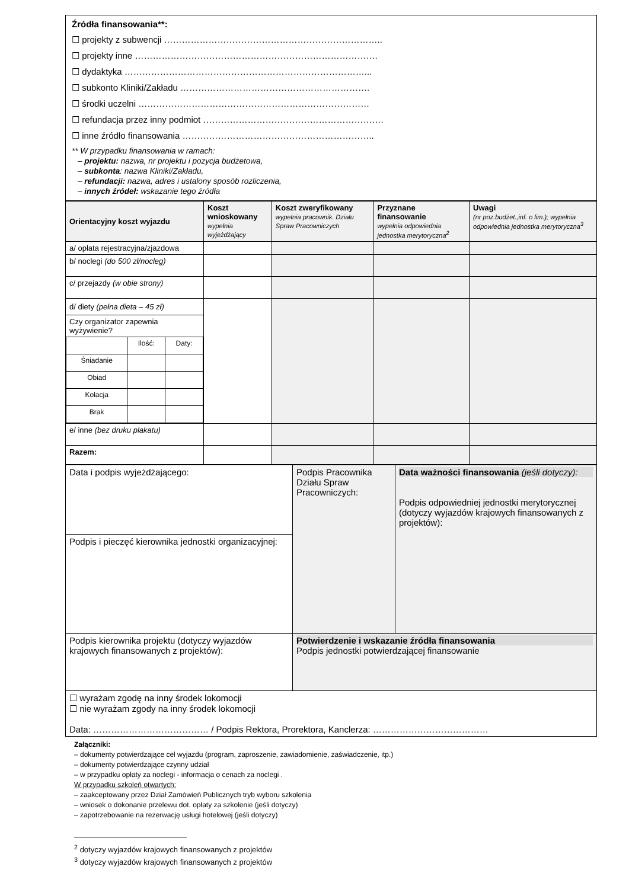Źródła finansowania**:
☐ projekty z subwencji ………………………………………………………………..
☐ projekty inne ……………………………………………………………………….
☐ dydaktyka ………………………………………………………………………...
☐ subkonto Kliniki/Zakładu ……………………………………………………….
☐ środki uczelni ……………………………………………………………………
☐ refundacja przez inny podmiot …………………………………………………….
☐ inne źródło finansowania ………………………………………………………..
** W przypadku finansowania w ramach:
– projektu: nazwa, nr projektu i pozycja budżetowa,
– subkonta: nazwa Kliniki/Zakładu,
– refundacji: nazwa, adres i ustalony sposób rozliczenia,
– innych źródeł: wskazanie tego źródła
| Orientacyjny koszt wyjazdu | Koszt wnioskowany wypełnia wyjeżdżający | Koszt zweryfikowany wypełnia pracownik. Działu Spraw Pracowniczych | Przyznane finansowanie wypełnia odpowiednia jednostka merytoryczna<sup>2</sup> | Uwagi (nr poz.budżet.,inf. o lim.); wypełnia odpowiednia jednostka merytoryczna<sup>3</sup> |
| --- | --- | --- | --- | --- |
| a/ opłata rejestracyjna/zjazdowa | | | | |
| b/ noclegi (do 500 zł/nocleg) | | | | |
| c/ przejazdy (w obie strony) | | | | |
| d/ diety (pełna dieta – 45 zł) Czy organizator zapewnia wyżywienie? / / Ilość: / Daty: / / Śniadanie / / / / Obiad / / / / Kolacja / / / / Brak / / / | | | | |
| e/ inne (bez druku plakatu) | | | | |
| Razem: | | | | |
| Data i podpis wyjeżdżającego: | Podpis Pracownika Działu Spraw Pracowniczych: | Data ważności finansowania (jeśli dotyczy): Podpis odpowiedniej jednostki merytorycznej (dotyczy wyjazdów krajowych finansowanych z projektów): |
| Podpis i pieczęć kierownika jednostki organizacyjnej: | | |
| Podpis kierownika projektu (dotyczy wyjazdów krajowych finansowanych z projektów): | Potwierdzenie i wskazanie źródła finansowania Podpis jednostki potwierdzającej finansowanie | |
| ☐ wyrażam zgodę na inny środek lokomocji ☐ nie wyrażam zgody na inny środek lokomocji Data: ………………………………… / Podpis Rektora, Prorektora, Kanclerza: ………………………………… | | |
Załączniki:
– dokumenty potwierdzające cel wyjazdu (program, zaproszenie, zawiadomienie, zaświadczenie, itp.)
– dokumenty potwierdzające czynny udział
– w przypadku opłaty za noclegi - informacja o cenach za noclegi .
W przypadku szkoleń otwartych:
– zaakceptowany przez Dział Zamówień Publicznych tryb wyboru szkolenia
– wniosek o dokonanie przelewu dot. opłaty za szkolenie (jeśli dotyczy)
– zapotrzebowanie na rezerwację usługi hotelowej (jeśli dotyczy)
<sup>2</sup> dotyczy wyjazdów krajowych finansowanych z projektów
<sup>3</sup> dotyczy wyjazdów krajowych finansowanych z projektów